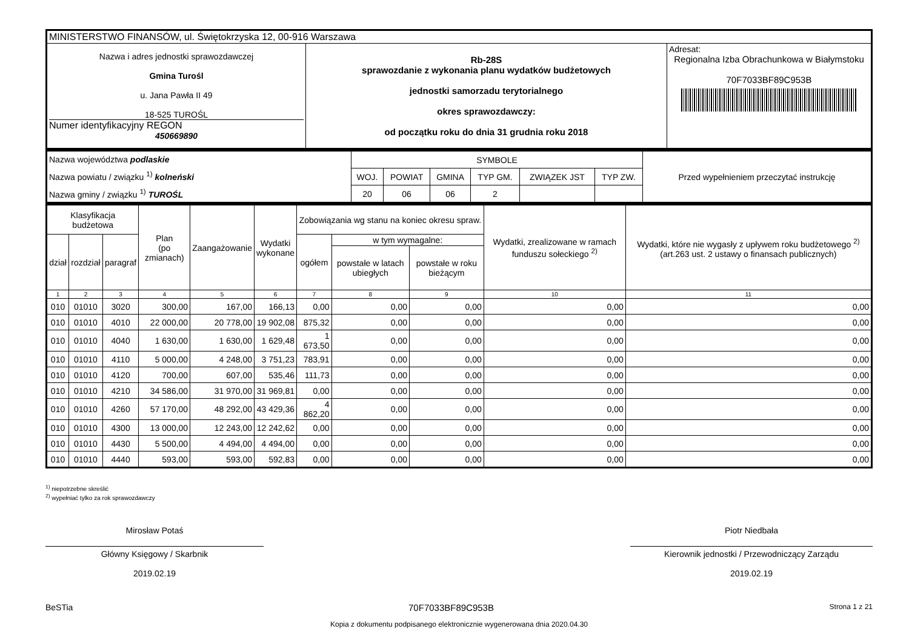| MINISTERSTWO FINANSÓW, ul. Świętokrzyska 12, 00-916 Warszawa | | |
| Nazwa i adres jednostki sprawozdawczej Gmina Turośl u. Jana Pawła II 49 18-525 TUROŚL Numer identyfikacyjny REGON 450669890 | Rb-28S sprawozdanie z wykonania planu wydatków budżetowych jednostki samorzadu terytorialnego okres sprawozdawczy: od początku roku do dnia 31 grudnia roku 2018 | Adresat: Regionalna Izba Obrachunkowa w Białymstoku 70F7033BF89C953B |
| Nazwa województwa podlaskie Nazwa powiatu / związku <sup>1)</sup> kolneński Nazwa gminy / związku <sup>1)</sup> TUROŚL | SYMBOLE | | | | | | Przed wypełnieniem przeczytać instrukcję |
| | WOJ. | POWIAT | GMINA | TYP GM. | ZWIĄZEK JST | TYP ZW. | |
| | 20 | 06 | 06 | 2 | | | |
| Klasyfikacja budżetowa | | | Plan (po zmianach) | Zaangażowanie | Wydatki wykonane | Zobowiązania wg stanu na koniec okresu spraw. | | | Wydatki, zrealizowane w ramach funduszu sołeckiego <sup>2)</sup> | Wydatki, które nie wygasły z upływem roku budżetowego <sup>2)</sup> (art.263 ust. 2 ustawy o finansach publicznych) |
| --- | --- | --- | --- | --- | --- | --- | --- | --- | --- | --- |
| dział | rozdział | paragraf | | | | ogółem | w tym wymagalne: | | | |
| | | | | | | | powstałe w latach ubiegłych | powstałe w roku bieżącym | | |
| 1 | 2 | 3 | 4 | 5 | 6 | 7 | 8 | 9 | 10 | 11 |
| 010 | 01010 | 3020 | 300,00 | 167,00 | 166,13 | 0,00 | 0,00 | 0,00 | 0,00 | 0,00 |
| 010 | 01010 | 4010 | 22 000,00 | 20 778,00 | 19 902,08 | 875,32 | 0,00 | 0,00 | 0,00 | 0,00 |
| 010 | 01010 | 4040 | 1 630,00 | 1 630,00 | 1 629,48 | 1 673,50 | 0,00 | 0,00 | 0,00 | 0,00 |
| 010 | 01010 | 4110 | 5 000,00 | 4 248,00 | 3 751,23 | 783,91 | 0,00 | 0,00 | 0,00 | 0,00 |
| 010 | 01010 | 4120 | 700,00 | 607,00 | 535,46 | 111,73 | 0,00 | 0,00 | 0,00 | 0,00 |
| 010 | 01010 | 4210 | 34 586,00 | 31 970,00 | 31 969,81 | 0,00 | 0,00 | 0,00 | 0,00 | 0,00 |
| 010 | 01010 | 4260 | 57 170,00 | 48 292,00 | 43 429,36 | 4 862,20 | 0,00 | 0,00 | 0,00 | 0,00 |
| 010 | 01010 | 4300 | 13 000,00 | 12 243,00 | 12 242,62 | 0,00 | 0,00 | 0,00 | 0,00 | 0,00 |
| 010 | 01010 | 4430 | 5 500,00 | 4 494,00 | 4 494,00 | 0,00 | 0,00 | 0,00 | 0,00 | 0,00 |
| 010 | 01010 | 4440 | 593,00 | 593,00 | 592,83 | 0,00 | 0,00 | 0,00 | 0,00 | 0,00 |
<sup>1)</sup> niepotrzebne skreślić
<sup>2)</sup> wypełniać tylko za rok sprawozdawczy
Mirosław Potaś
Główny Księgowy / Skarbnik
2019.02.19
Piotr Niedbała
Kierownik jednostki / Przewodniczący Zarządu
2019.02.19
BeSTia 70F7033BF89C953B Strona 1 z 21
Kopia z dokumentu podpisanego elektronicznie wygenerowana dnia 2020.04.30